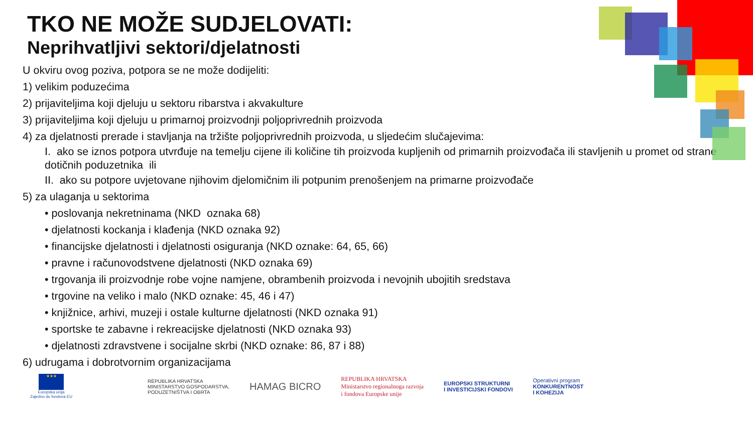TKO NE MOŽE SUDJELOVATI:
Neprihvatljivi sektori/djelatnosti
U okviru ovog poziva, potpora se ne može dodijeliti:
1) velikim poduzećima
2) prijaviteljima koji djeluju u sektoru ribarstva i akvakulture
3) prijaviteljima koji djeluju u primarnoj proizvodnji poljoprivrednih proizvoda
4) za djelatnosti prerade i stavljanja na tržište poljoprivrednih proizvoda, u sljedećim slučajevima:
I. ako se iznos potpora utvrđuje na temelju cijene ili količine tih proizvoda kupljenih od primarnih proizvođača ili stavljenih u promet od strane dotičnih poduzetnika ili
II. ako su potpore uvjetovane njihovim djelomičnim ili potpunim prenošenjem na primarne proizvođače
5) za ulaganja u sektorima
• poslovanja nekretninama (NKD oznaka 68)
• djelatnosti kockanja i klađenja (NKD oznaka 92)
• financijske djelatnosti i djelatnosti osiguranja (NKD oznake: 64, 65, 66)
• pravne i računovodstvene djelatnosti (NKD oznaka 69)
• trgovanja ili proizvodnje robe vojne namjene, obrambenih proizvoda i nevojnih ubojitih sredstava
• trgovine na veliko i malo (NKD oznake: 45, 46 i 47)
• knjižnice, arhivi, muzeji i ostale kulturne djelatnosti (NKD oznaka 91)
• sportske te zabavne i rekreacijske djelatnosti (NKD oznaka 93)
• djelatnosti zdravstvene i socijalne skrbi (NKD oznake: 86, 87 i 88)
6) udrugama i dobrotvornim organizacijama
★★★
Europska unija
Zajedno do fondova EU
REPUBLIKA HRVATSKA
MINISTARSTVO GOSPODARSTVA,
PODUZETNIŠTVA I OBRTA
HAMAG BICRO
REPUBLIKA HRVATSKA
Ministarstvo regionalnoga razvoja
i fondova Europske unije
EUROPSKI STRUKTURNI
I INVESTICIJSKI FONDOVI
Operativni program
KONKURENTNOST
I KOHEZIJA